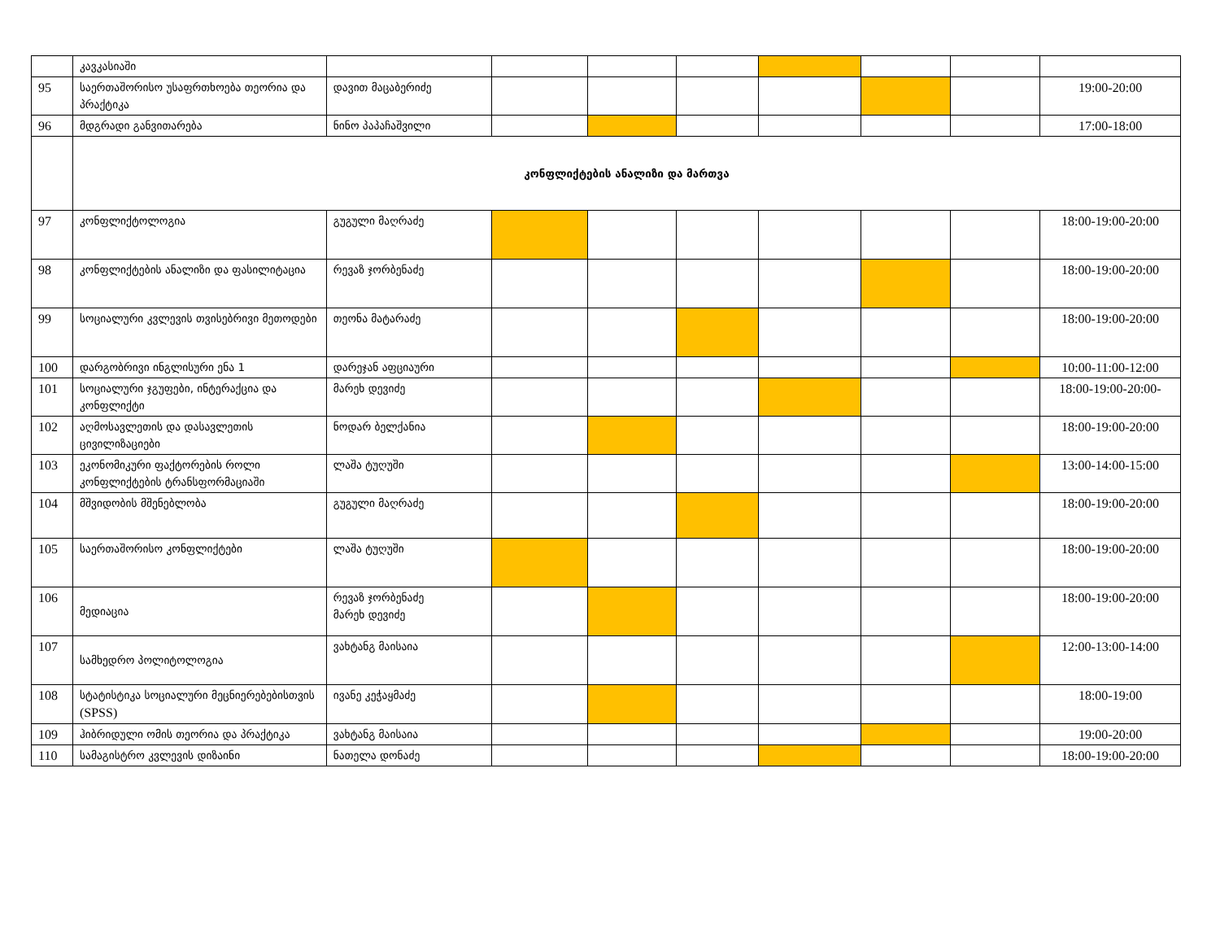| | კავკასიაში | | | | | | | | |
| 95 | საერთაშორისო უსაფრთხოება თეორია და პრაქტიკა | დავით მაცაბერიძე | | | | | | | 19:00-20:00 |
| 96 | მდგრადი განვითარება | ნინო პაპაჩაშვილი | | | | | | | 17:00-18:00 |
| | კონფლიქტების ანალიზი და მართვა | | | | | | | | |
| 97 | კონფლიქტოლოგია | გუგული მაღრაძე | | | | | | | 18:00-19:00-20:00 |
| 98 | კონფლიქტების ანალიზი და ფასილიტაცია | რევაზ ჯორბენაძე | | | | | | | 18:00-19:00-20:00 |
| 99 | სოციალური კვლევის თვისებრივი მეთოდები | თეონა მატარაძე | | | | | | | 18:00-19:00-20:00 |
| 100 | დარგობრივი ინგლისური ენა 1 | დარეჯან აფციაური | | | | | | | 10:00-11:00-12:00 |
| 101 | სოციალური ჯგუფები, ინტერაქცია და კონფლიქტი | მარეხ დევიძე | | | | | | | 18:00-19:00-20:00- |
| 102 | აღმოსავლეთის და დასავლეთის ცივილიზაციები | ნოდარ ბელქანია | | | | | | | 18:00-19:00-20:00 |
| 103 | ეკონომიკური ფაქტორების როლი კონფლიქტების ტრანსფორმაციაში | ლაშა ტუღუში | | | | | | | 13:00-14:00-15:00 |
| 104 | მშვიდობის მშენებლობა | გუგული მაღრაძე | | | | | | | 18:00-19:00-20:00 |
| 105 | საერთაშორისო კონფლიქტები | ლაშა ტუღუში | | | | | | | 18:00-19:00-20:00 |
| 106 | მედიაცია | რევაზ ჯორბენაძე მარეხ დევიძე | | | | | | | 18:00-19:00-20:00 |
| 107 | სამხედრო პოლიტოლოგია | ვახტანგ მაისაია | | | | | | | 12:00-13:00-14:00 |
| 108 | სტატისტიკა სოციალური მეცნიერებებისთვის (SPSS) | ივანე კეჭაყმაძე | | | | | | | 18:00-19:00 |
| 109 | ჰიბრიდული ომის თეორია და პრაქტიკა | ვახტანგ მაისაია | | | | | | | 19:00-20:00 |
| 110 | სამაგისტრო კვლევის დიზაინი | ნათელა დონაძე | | | | | | | 18:00-19:00-20:00 |